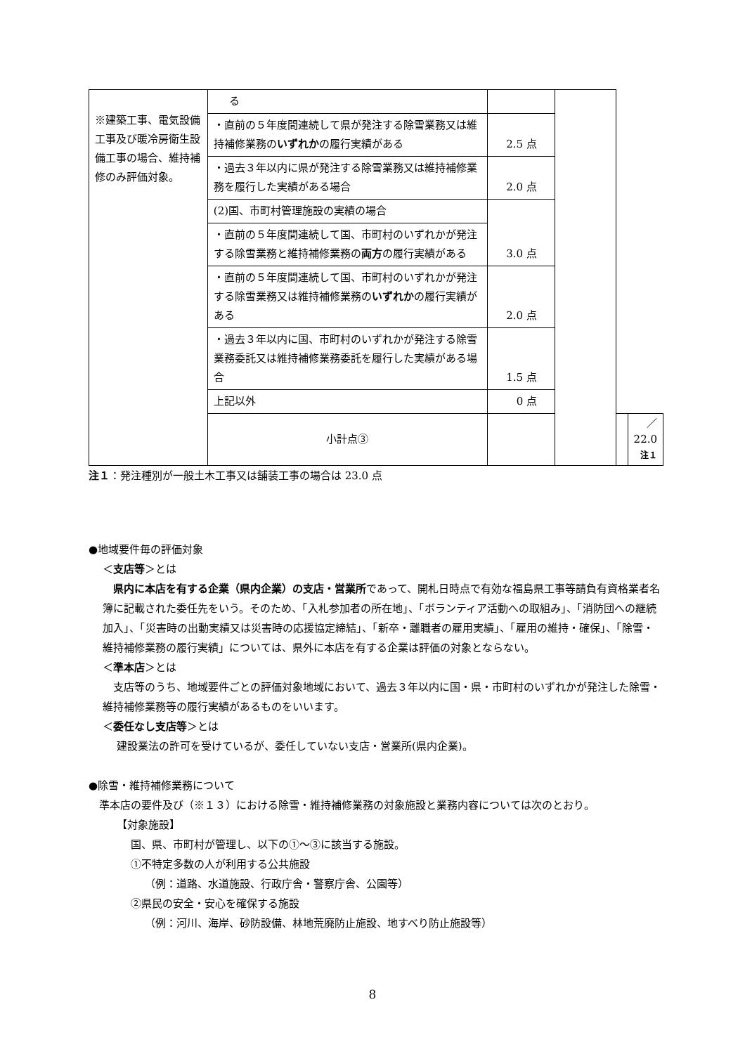| ※建築工事、電気設備工事及び暖冷房衛生設備工事の場合、維持補修のみ評価対象。 | る | | | | |
| | ・直前の５年度間連続して県が発注する除雪業務又は維持補修業務の いずれか の履行実績がある | 2.5 点 | | | |
| | ・過去３年以内に県が発注する除雪業務又は維持補修業務を履行した実績がある場合 | 2.0 点 | | | |
| | (2)国、市町村管理施設の実績の場合 | 3.0 点 | | | |
| | ・直前の５年度間連続して国、市町村のいずれかが発注する除雪業務と維持補修業務の 両方 の履行実績がある | | | | |
| | ・直前の５年度間連続して国、市町村のいずれかが発注する除雪業務又は維持補修業務の いずれか の履行実績がある | 2.0 点 | | | |
| | ・過去３年以内に国、市町村のいずれかが発注する除雪業務委託又は維持補修業務委託を履行した実績がある場合 | 1.5 点 | | | |
| | 上記以外 | 0 点 | | | |
| | 小計点③ | | | | ／22.0 注１ |
注１：発注種別が一般土木工事又は舗装工事の場合は 23.0 点
●地域要件毎の評価対象
＜支店等＞とは
　県内に本店を有する企業（県内企業）の支店・営業所であって、開札日時点で有効な福島県工事等請負有資格業者名簿に記載された委任先をいう。そのため、「入札参加者の所在地」、「ボランティア活動への取組み」、「消防団への継続加入」、「災害時の出動実績又は災害時の応援協定締結」、「新卒・離職者の雇用実績」、「雇用の維持・確保」、「除雪・維持補修業務の履行実績」については、県外に本店を有する企業は評価の対象とならない。
＜準本店＞とは
　支店等のうち、地域要件ごとの評価対象地域において、過去３年以内に国・県・市町村のいずれかが発注した除雪・維持補修業務等の履行実績があるものをいいます。
＜委任なし支店等＞とは
建設業法の許可を受けているが、委任していない支店・営業所(県内企業)。
●除雪・維持補修業務について
　準本店の要件及び（※１３）における除雪・維持補修業務の対象施設と業務内容については次のとおり。
【対象施設】
国、県、市町村が管理し、以下の①～③に該当する施設。
①不特定多数の人が利用する公共施設
（例：道路、水道施設、行政庁舎・警察庁舎、公園等）
②県民の安全・安心を確保する施設
（例：河川、海岸、砂防設備、林地荒廃防止施設、地すべり防止施設等）
8